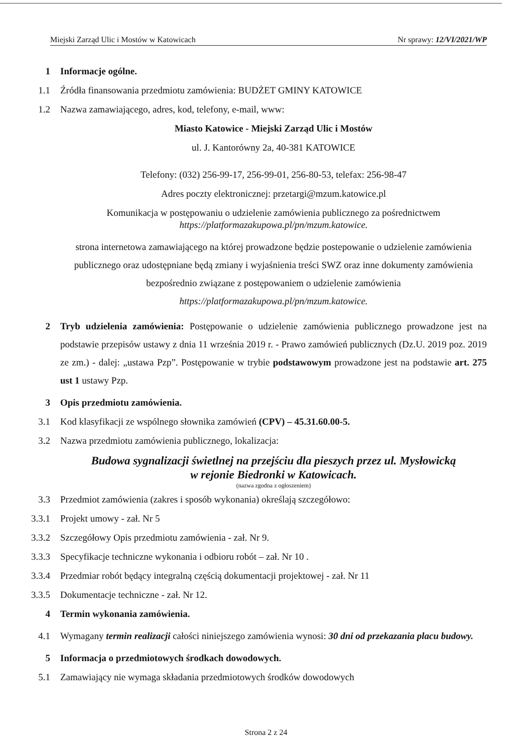Miejski Zarząd Ulic i Mostów w Katowicach Nr sprawy: 12/VI/2021/WP
1 Informacje ogólne.
1.1 Źródła finansowania przedmiotu zamówienia: BUDŻET GMINY KATOWICE
1.2 Nazwa zamawiającego, adres, kod, telefony, e-mail, www:
Miasto Katowice - Miejski Zarząd Ulic i Mostów
ul. J. Kantorówny 2a, 40-381 KATOWICE
Telefony: (032) 256-99-17, 256-99-01, 256-80-53, telefax: 256-98-47
Adres poczty elektronicznej: przetargi@mzum.katowice.pl
Komunikacja w postępowaniu o udzielenie zamówienia publicznego za pośrednictwem
https://platformazakupowa.pl/pn/mzum.katowice.
strona internetowa zamawiającego na której prowadzone będzie postepowanie o udzielenie zamówienia publicznego oraz udostępniane będą zmiany i wyjaśnienia treści SWZ oraz inne dokumenty zamówienia bezpośrednio związane z postępowaniem o udzielenie zamówienia
https://platformazakupowa.pl/pn/mzum.katowice.
2 Tryb udzielenia zamówienia: Postępowanie o udzielenie zamówienia publicznego prowadzone jest na podstawie przepisów ustawy z dnia 11 września 2019 r. - Prawo zamówień publicznych (Dz.U. 2019 poz. 2019 ze zm.) - dalej: „ustawa Pzp”. Postępowanie w trybie podstawowym prowadzone jest na podstawie art. 275 ust 1 ustawy Pzp.
3 Opis przedmiotu zamówienia.
3.1 Kod klasyfikacji ze wspólnego słownika zamówień (CPV) – 45.31.60.00-5.
3.2 Nazwa przedmiotu zamówienia publicznego, lokalizacja:
Budowa sygnalizacji świetlnej na przejściu dla pieszych przez ul. Mysłowicką
w rejonie Biedronki w Katowicach.
(nazwa zgodna z ogłoszeniem)
3.3 Przedmiot zamówienia (zakres i sposób wykonania) określają szczegółowo:
3.3.1
Projekt umowy - zał. Nr 5
3.3.2
Szczegółowy Opis przedmiotu zamówienia - zał. Nr 9.
3.3.3
Specyfikacje techniczne wykonania i odbioru robót – zał. Nr 10 .
3.3.4
Przedmiar robót będący integralną częścią dokumentacji projektowej - zał. Nr 11
3.3.5
Dokumentacje techniczne - zał. Nr 12.
4 Termin wykonania zamówienia.
4.1 Wymagany termin realizacji całości niniejszego zamówienia wynosi: 30 dni od przekazania placu budowy.
5 Informacja o przedmiotowych środkach dowodowych.
5.1 Zamawiający nie wymaga składania przedmiotowych środków dowodowych
Strona 2 z 24